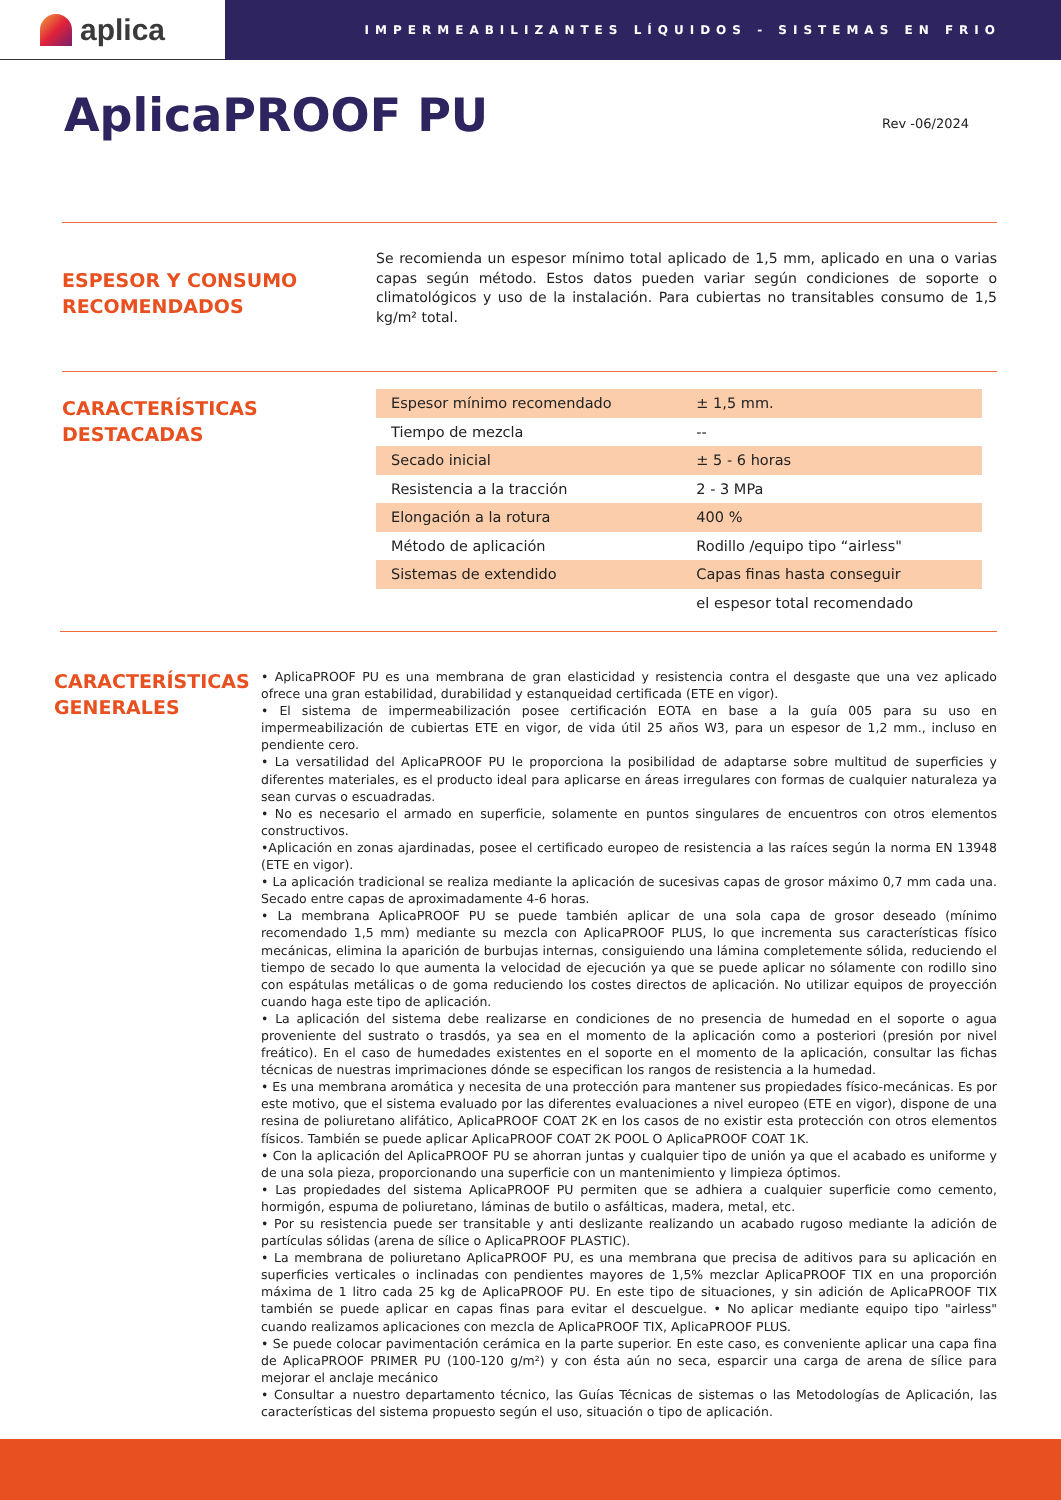aplica
IMPERMEABILIZANTES LÍQUIDOS - SISTEMAS EN FRIO
AplicaPROOF PU
Rev -06/2024
ESPESOR Y CONSUMO
RECOMENDADOS
Se recomienda un espesor mínimo total aplicado de 1,5 mm, aplicado en una o varias capas según método. Estos datos pueden variar según condiciones de soporte o climatológicos y uso de la instalación. Para cubiertas no transitables consumo de 1,5 kg/m² total.
CARACTERÍSTICAS
DESTACADAS
| Espesor mínimo recomendado | ± 1,5 mm. |
| Tiempo de mezcla | -- |
| Secado inicial | ± 5 - 6 horas |
| Resistencia a la tracción | 2 - 3 MPa |
| Elongación a la rotura | 400 % |
| Método de aplicación | Rodillo /equipo tipo “airless" |
| Sistemas de extendido | Capas finas hasta conseguir |
| | el espesor total recomendado |
CARACTERÍSTICAS
GENERALES
• AplicaPROOF PU es una membrana de gran elasticidad y resistencia contra el desgaste que una vez aplicado ofrece una gran estabilidad, durabilidad y estanqueidad certificada (ETE en vigor).
• El sistema de impermeabilización posee certificación EOTA en base a la guía 005 para su uso en impermeabilización de cubiertas ETE en vigor, de vida útil 25 años W3, para un espesor de 1,2 mm., incluso en pendiente cero.
• La versatilidad del AplicaPROOF PU le proporciona la posibilidad de adaptarse sobre multitud de superficies y diferentes materiales, es el producto ideal para aplicarse en áreas irregulares con formas de cualquier naturaleza ya sean curvas o escuadradas.
• No es necesario el armado en superficie, solamente en puntos singulares de encuentros con otros elementos constructivos.
•Aplicación en zonas ajardinadas, posee el certificado europeo de resistencia a las raíces según la norma EN 13948 (ETE en vigor).
• La aplicación tradicional se realiza mediante la aplicación de sucesivas capas de grosor máximo 0,7 mm cada una. Secado entre capas de aproximadamente 4-6 horas.
• La membrana AplicaPROOF PU se puede también aplicar de una sola capa de grosor deseado (mínimo recomendado 1,5 mm) mediante su mezcla con AplicaPROOF PLUS, lo que incrementa sus características físico mecánicas, elimina la aparición de burbujas internas, consiguiendo una lámina completemente sólida, reduciendo el tiempo de secado lo que aumenta la velocidad de ejecución ya que se puede aplicar no sólamente con rodillo sino con espátulas metálicas o de goma reduciendo los costes directos de aplicación. No utilizar equipos de proyección cuando haga este tipo de aplicación.
• La aplicación del sistema debe realizarse en condiciones de no presencia de humedad en el soporte o agua proveniente del sustrato o trasdós, ya sea en el momento de la aplicación como a posteriori (presión por nivel freático). En el caso de humedades existentes en el soporte en el momento de la aplicación, consultar las fichas técnicas de nuestras imprimaciones dónde se especifican los rangos de resistencia a la humedad.
• Es una membrana aromática y necesita de una protección para mantener sus propiedades físico-mecánicas. Es por este motivo, que el sistema evaluado por las diferentes evaluaciones a nivel europeo (ETE en vigor), dispone de una resina de poliuretano alifático, AplicaPROOF COAT 2K en los casos de no existir esta protección con otros elementos físicos. También se puede aplicar AplicaPROOF COAT 2K POOL O AplicaPROOF COAT 1K.
• Con la aplicación del AplicaPROOF PU se ahorran juntas y cualquier tipo de unión ya que el acabado es uniforme y de una sola pieza, proporcionando una superficie con un mantenimiento y limpieza óptimos.
• Las propiedades del sistema AplicaPROOF PU permiten que se adhiera a cualquier superficie como cemento, hormigón, espuma de poliuretano, láminas de butilo o asfálticas, madera, metal, etc.
• Por su resistencia puede ser transitable y anti deslizante realizando un acabado rugoso mediante la adición de partículas sólidas (arena de sílice o AplicaPROOF PLASTIC).
• La membrana de poliuretano AplicaPROOF PU, es una membrana que precisa de aditivos para su aplicación en superficies verticales o inclinadas con pendientes mayores de 1,5% mezclar AplicaPROOF TIX en una proporción máxima de 1 litro cada 25 kg de AplicaPROOF PU. En este tipo de situaciones, y sin adición de AplicaPROOF TIX también se puede aplicar en capas finas para evitar el descuelgue. • No aplicar mediante equipo tipo "airless" cuando realizamos aplicaciones con mezcla de AplicaPROOF TIX, AplicaPROOF PLUS.
• Se puede colocar pavimentación cerámica en la parte superior. En este caso, es conveniente aplicar una capa fina de AplicaPROOF PRIMER PU (100-120 g/m²) y con ésta aún no seca, esparcir una carga de arena de sílice para mejorar el anclaje mecánico
• Consultar a nuestro departamento técnico, las Guías Técnicas de sistemas o las Metodologías de Aplicación, las características del sistema propuesto según el uso, situación o tipo de aplicación.